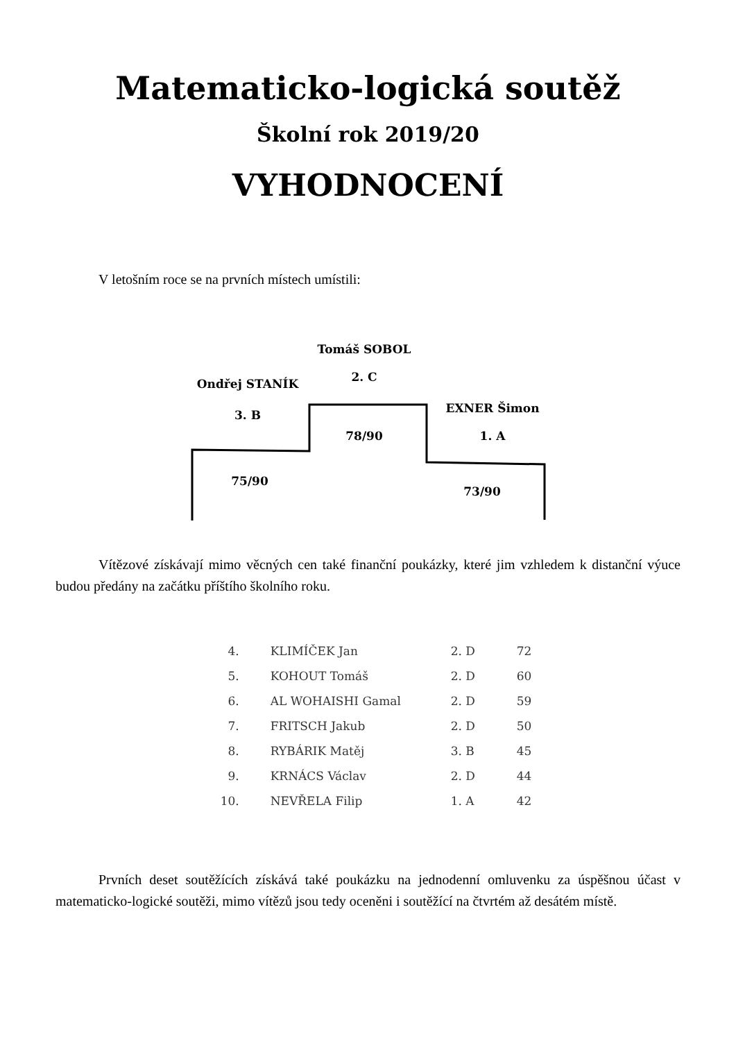Matematicko-logická soutěž
Školní rok 2019/20
VYHODNOCENÍ
V letošním roce se na prvních místech umístili:
Tomáš SOBOL
2. C
Ondřej STANÍK
3. B
78/90
EXNER Šimon
1. A
75/90
73/90
Vítězové získávají mimo věcných cen také finanční poukázky, které jim vzhledem k distanční výuce budou předány na začátku příštího školního roku.
| 4. | KLIMÍČEK Jan | 2. D | 72 |
| 5. | KOHOUT Tomáš | 2. D | 60 |
| 6. | AL WOHAISHI Gamal | 2. D | 59 |
| 7. | FRITSCH Jakub | 2. D | 50 |
| 8. | RYBÁRIK Matěj | 3. B | 45 |
| 9. | KRNÁCS Václav | 2. D | 44 |
| 10. | NEVŘELA Filip | 1. A | 42 |
Prvních deset soutěžících získává také poukázku na jednodenní omluvenku za úspěšnou účast v matematicko-logické soutěži, mimo vítězů jsou tedy oceněni i soutěžící na čtvrtém až desátém místě.